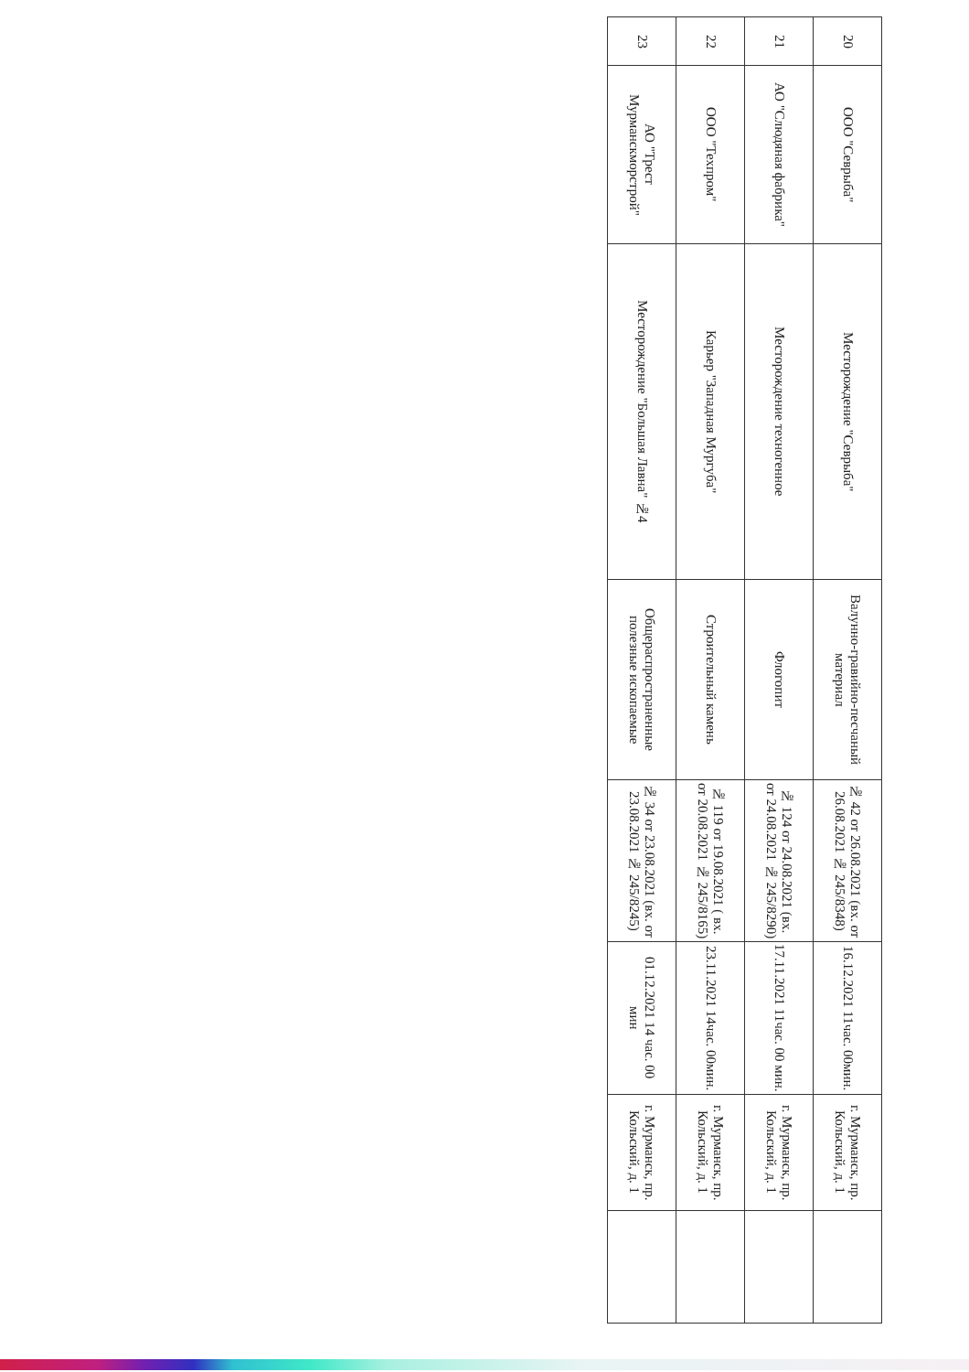| 20 | ООО "Севрыба" | Месторождение "Севрыба" | Валунно-гравийно-песчаный материал | № 42 от 26.08.2021 (вх. от 26.08.2021 № 245/8348) | 16.12.2021 11час. 00мин. | г. Мурманск, пр. Кольский, д. 1 | |
| 21 | АО "Слюдяная фабрика" | Месторождение техногенное | Флогопит | № 124 от 24.08.2021 (вх. от 24.08.2021 № 245/8290) | 17.11.2021 11час. 00 мин. | г. Мурманск, пр. Кольский, д. 1 | |
| 22 | ООО "Техпром" | Карьер "Западная Мургуба" | Строительный камень | № 119 от 19.08.2021 ( вх. от 20.08.2021 № 245/8165) | 23.11.2021 14час. 00мин. | г. Мурманск, пр. Кольский, д. 1 | |
| 23 | АО "Трест Мурманскморстрой" | Месторождение "Большая Лавна" №4 | Общераспространенные полезные ископаемые | № 34 от 23.08.2021 (вх. от 23.08.2021 № 245/8245) | 01.12.2021 14 час. 00 мин | г. Мурманск, пр. Кольский, д. 1 | |